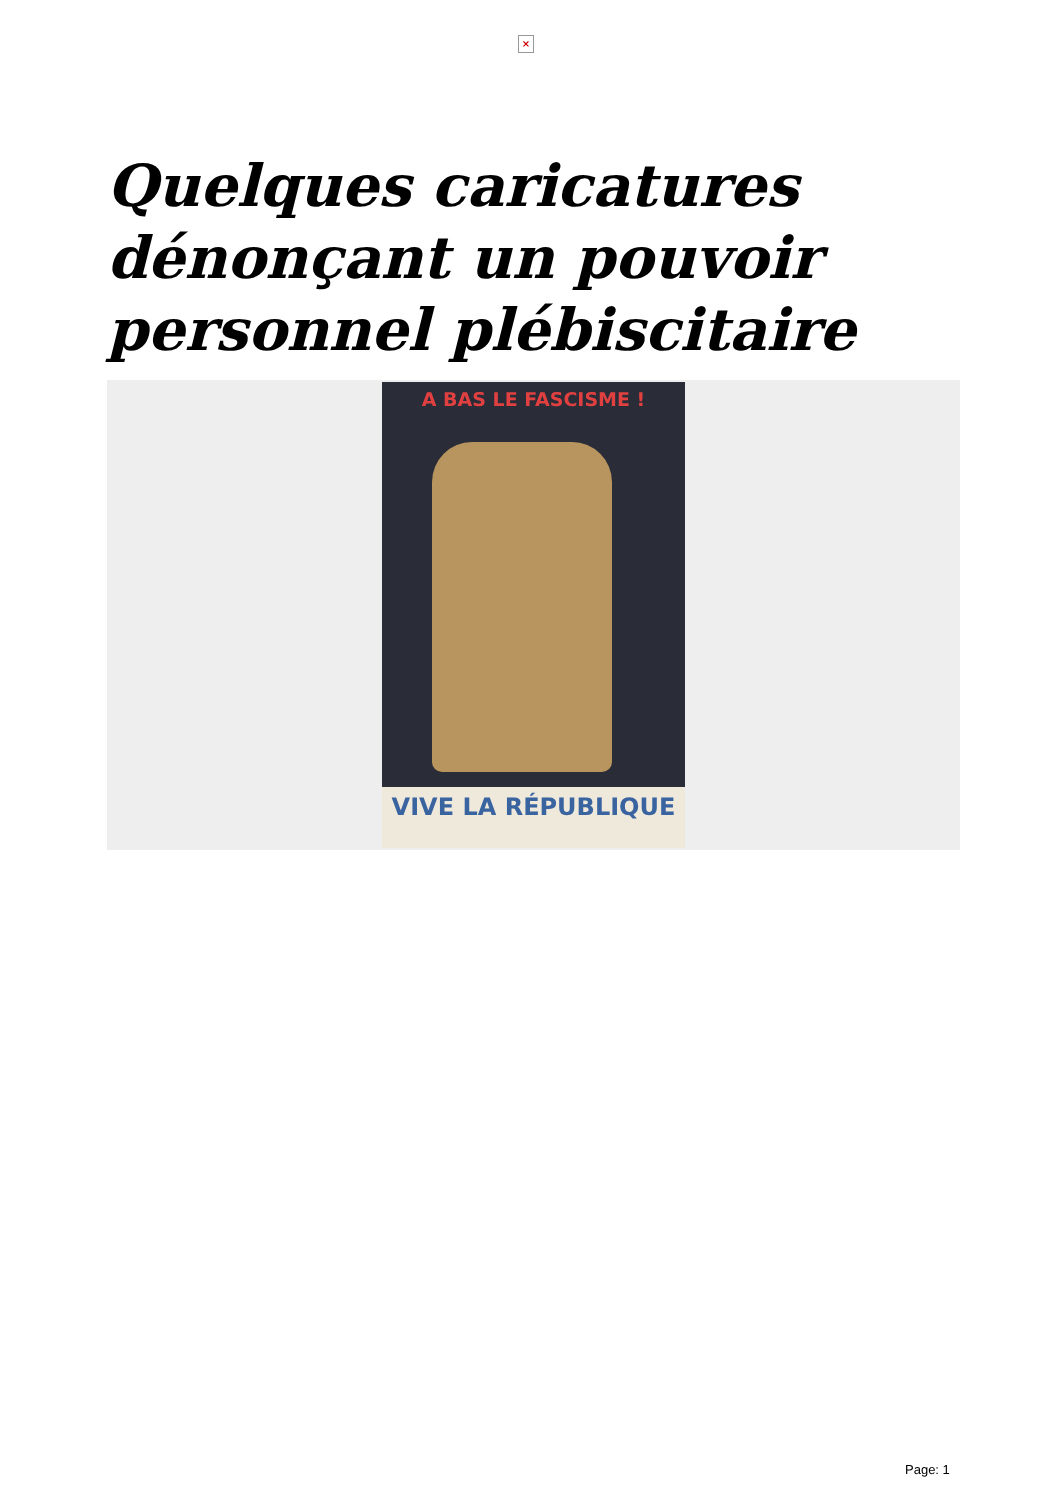×
Quelques caricatures dénonçant un pouvoir personnel plébiscitaire
A BAS LE FASCISME !
VIVE LA RÉPUBLIQUE
Page: 1